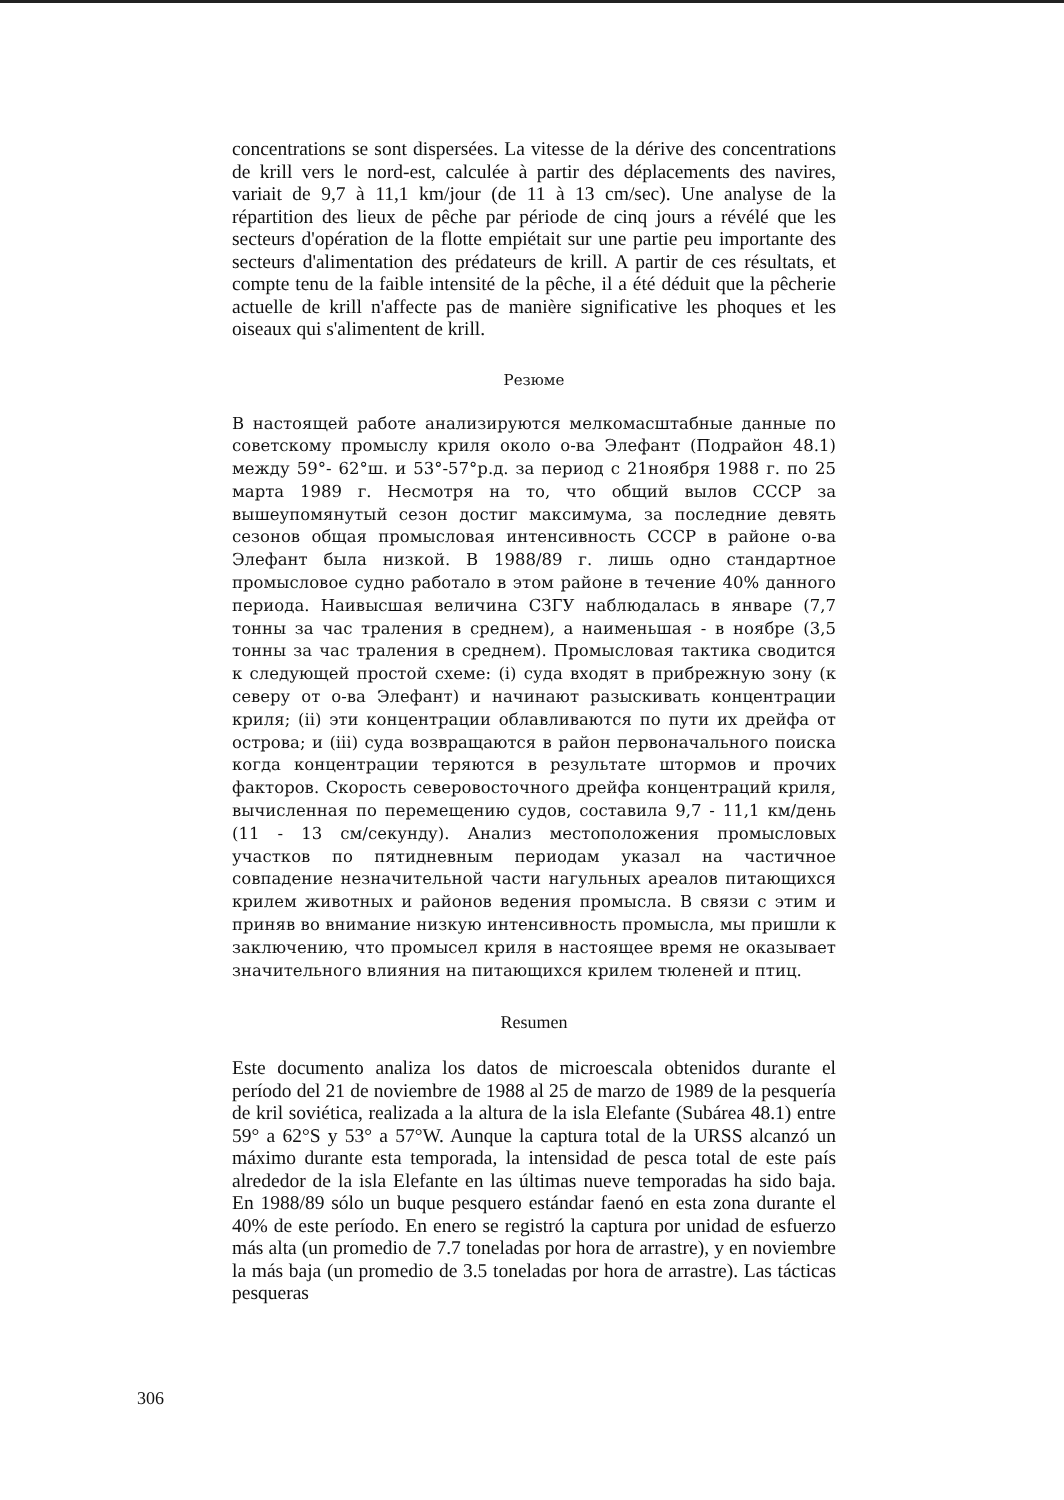concentrations se sont dispersées. La vitesse de la dérive des concentrations de krill vers le nord-est, calculée à partir des déplacements des navires, variait de 9,7 à 11,1 km/jour (de 11 à 13 cm/sec). Une analyse de la répartition des lieux de pêche par période de cinq jours a révélé que les secteurs d'opération de la flotte empiétait sur une partie peu importante des secteurs d'alimentation des prédateurs de krill. A partir de ces résultats, et compte tenu de la faible intensité de la pêche, il a été déduit que la pêcherie actuelle de krill n'affecte pas de manière significative les phoques et les oiseaux qui s'alimentent de krill.
Резюме
В настоящей работе анализируются мелкомасштабные данные по советскому промыслу криля около о-ва Элефант (Подрайон 48.1) между 59°- 62°ш. и 53°-57°р.д. за период с 21ноября 1988 г. по 25 марта 1989 г. Несмотря на то, что общий вылов СССР за вышеупомянутый сезон достиг максимума, за последние девять сезонов общая промысловая интенсивность СССР в районе о-ва Элефант была низкой. В 1988/89 г. лишь одно стандартное промысловое судно работало в этом районе в течение 40% данного периода. Наивысшая величина CЗГУ наблюдалась в январе (7,7 тонны за час траления в среднем), а наименьшая - в ноябре (3,5 тонны за час траления в среднем). Промысловая тактика сводится к следующей простой схеме: (i) суда входят в прибрежную зону (к северу от о-ва Элефант) и начинают разыскивать концентрации криля; (ii) эти концентрации облавливаются по пути их дрейфа от острова; и (iii) суда возвращаются в район первоначального поиска когда концентрации теряются в результате штормов и прочих факторов. Скорость северовосточного дрейфа концентраций криля, вычисленная по перемещению судов, составила 9,7 - 11,1 км/день (11 - 13 см/секунду). Анализ местоположения промысловых участков по пятидневным периодам указал на частичное совпадение незначительной части нагульных ареалов питающихся крилем животных и районов ведения промысла. В связи с этим и приняв во внимание низкую интенсивность промысла, мы пришли к заключению, что промысел криля в настоящее время не оказывает значительного влияния на питающихся крилем тюленей и птиц.
Resumen
Este documento analiza los datos de microescala obtenidos durante el período del 21 de noviembre de 1988 al 25 de marzo de 1989 de la pesquería de kril soviética, realizada a la altura de la isla Elefante (Subárea 48.1) entre 59° a 62°S y 53° a 57°W. Aunque la captura total de la URSS alcanzó un máximo durante esta temporada, la intensidad de pesca total de este país alrededor de la isla Elefante en las últimas nueve temporadas ha sido baja. En 1988/89 sólo un buque pesquero estándar faenó en esta zona durante el 40% de este período. En enero se registró la captura por unidad de esfuerzo más alta (un promedio de 7.7 toneladas por hora de arrastre), y en noviembre la más baja (un promedio de 3.5 toneladas por hora de arrastre). Las tácticas pesqueras
306